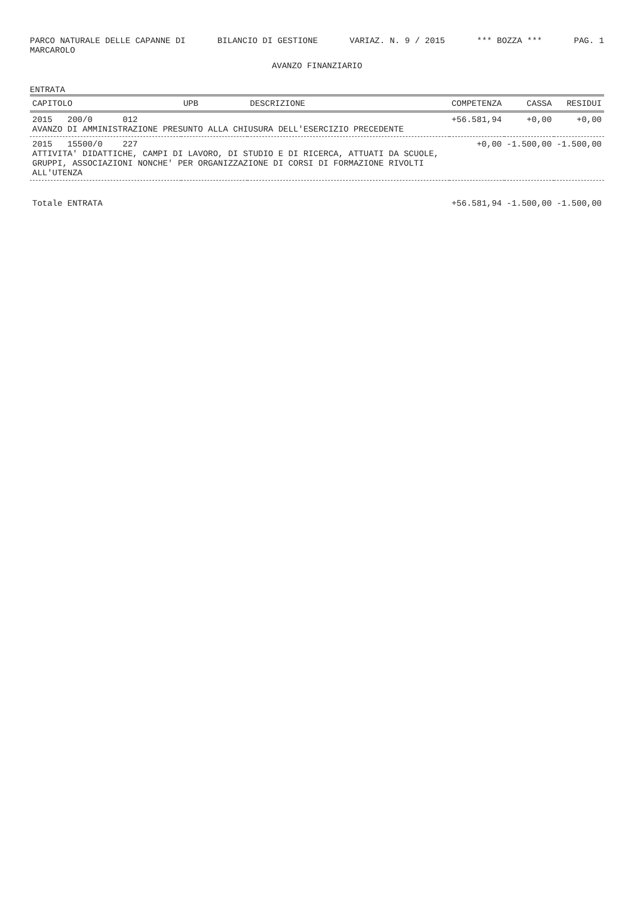PARCO NATURALE DELLE CAPANNE DI
MARCAROLO BILANCIO DI GESTIONE VARIAZ. N. 9 / 2015 *** BOZZA *** PAG. 1
AVANZO FINANZIARIO
ENTRATA
| CAPITOLO | UPB | DESCRIZIONE | COMPETENZA | CASSA | RESIDUI |
| --- | --- | --- | --- | --- | --- |
| 2015 200/0 012 AVANZO DI AMMINISTRAZIONE PRESUNTO ALLA CHIUSURA DELL'ESERCIZIO PRECEDENTE | | | +56.581,94 | +0,00 | +0,00 |
| 2015 15500/0 227 ATTIVITA' DIDATTICHE, CAMPI DI LAVORO, DI STUDIO E DI RICERCA, ATTUATI DA SCUOLE, GRUPPI, ASSOCIAZIONI NONCHE' PER ORGANIZZAZIONE DI CORSI DI FORMAZIONE RIVOLTI ALL'UTENZA | | | +0,00 | -1.500,00 | -1.500,00 |
| Totale ENTRATA | | | +56.581,94 | -1.500,00 | -1.500,00 |